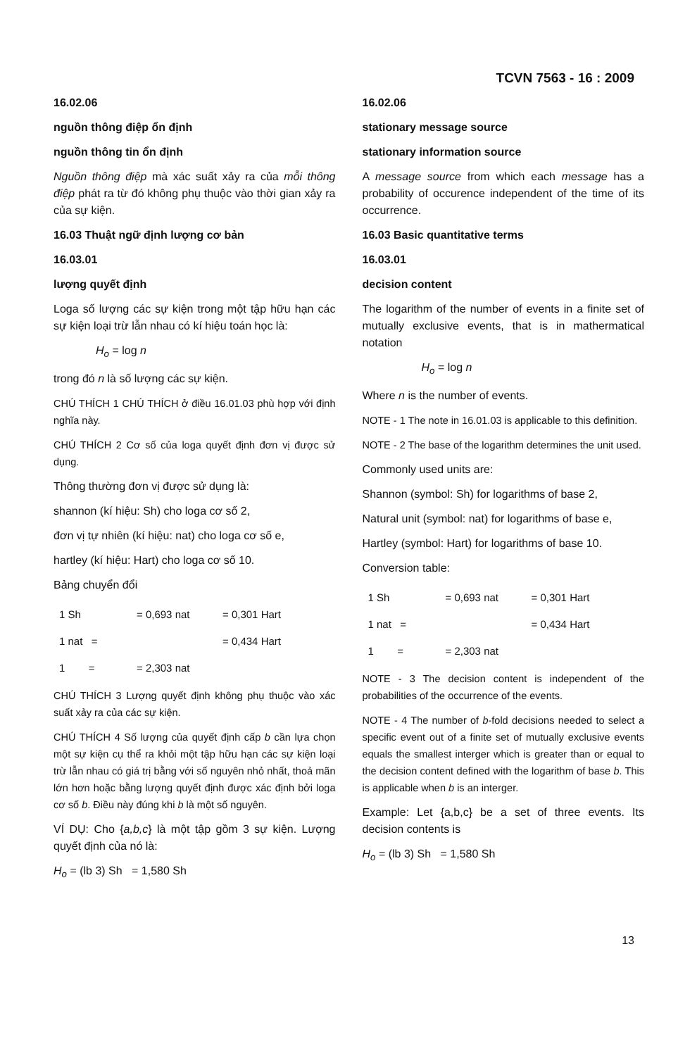TCVN 7563 - 16 : 2009
16.02.06
nguồn thông điệp ổn định
nguồn thông tin ổn định
Nguồn thông điệp mà xác suất xảy ra của mỗi thông điệp phát ra từ đó không phụ thuộc vào thời gian xảy ra của sự kiện.
16.03 Thuật ngữ định lượng cơ bản
16.03.01
lượng quyết định
Loga số lượng các sự kiện trong một tập hữu hạn các sự kiện loại trừ lẫn nhau có kí hiệu toán học là:
H<sub>o</sub> = log n
trong đó n là số lượng các sự kiện.
CHÚ THÍCH 1 CHÚ THÍCH ở điều 16.01.03 phù hợp với định nghĩa này.
CHÚ THÍCH 2 Cơ số của loga quyết định đơn vị được sử dụng.
Thông thường đơn vị được sử dụng là:
shannon (kí hiệu: Sh) cho loga cơ số 2,
đơn vị tự nhiên (kí hiệu: nat) cho loga cơ số e,
hartley (kí hiệu: Hart) cho loga cơ số 10.
Bảng chuyển đổi
| 1 Sh | = 0,693 nat | = 0,301 Hart |
| 1 nat = | | = 0,434 Hart |
| 1 = | = 2,303 nat | |
CHÚ THÍCH 3 Lượng quyết định không phụ thuộc vào xác suất xảy ra của các sự kiện.
CHÚ THÍCH 4 Số lượng của quyết định cấp b cần lựa chọn một sự kiện cụ thể ra khỏi một tập hữu hạn các sự kiện loại trừ lẫn nhau có giá trị bằng với số nguyên nhỏ nhất, thoả mãn lớn hơn hoặc bằng lượng quyết định được xác định bởi loga cơ số b. Điều này đúng khi b là một số nguyên.
VÍ DỤ: Cho {a,b,c} là một tập gồm 3 sự kiện. Lượng quyết định của nó là:
H<sub>o</sub> = (lb 3) Sh = 1,580 Sh
16.02.06
stationary message source
stationary information source
A message source from which each message has a probability of occurence independent of the time of its occurrence.
16.03 Basic quantitative terms
16.03.01
decision content
The logarithm of the number of events in a finite set of mutually exclusive events, that is in mathermatical notation
H<sub>o</sub> = log n
Where n is the number of events.
NOTE - 1 The note in 16.01.03 is applicable to this definition.
NOTE - 2 The base of the logarithm determines the unit used.
Commonly used units are:
Shannon (symbol: Sh) for logarithms of base 2,
Natural unit (symbol: nat) for logarithms of base e,
Hartley (symbol: Hart) for logarithms of base 10.
Conversion table:
| 1 Sh | = 0,693 nat | = 0,301 Hart |
| 1 nat = | | = 0,434 Hart |
| 1 = | = 2,303 nat | |
NOTE - 3 The decision content is independent of the probabilities of the occurrence of the events.
NOTE - 4 The number of b-fold decisions needed to select a specific event out of a finite set of mutually exclusive events equals the smallest interger which is greater than or equal to the decision content defined with the logarithm of base b. This is applicable when b is an interger.
Example: Let {a,b,c} be a set of three events. Its decision contents is
H<sub>o</sub> = (lb 3) Sh = 1,580 Sh
13